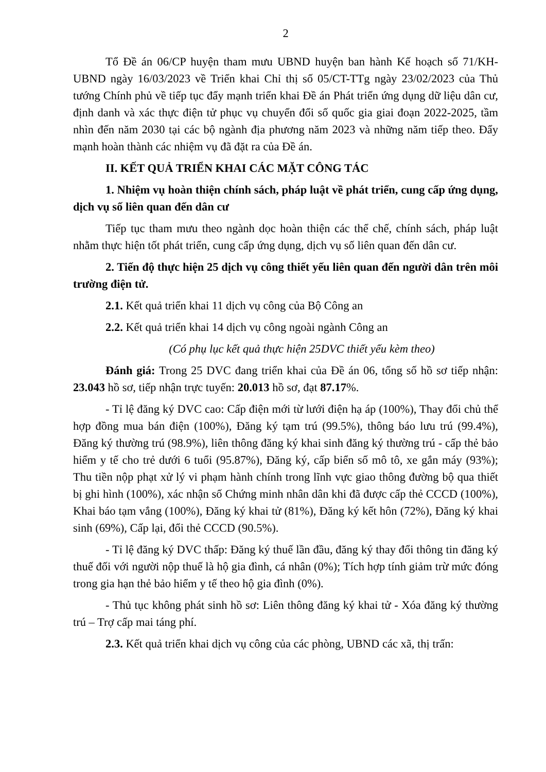2
Tổ Đề án 06/CP huyện tham mưu UBND huyện ban hành Kế hoạch số 71/KH-UBND ngày 16/03/2023 về Triển khai Chỉ thị số 05/CT-TTg ngày 23/02/2023 của Thủ tướng Chính phủ về tiếp tục đẩy mạnh triển khai Đề án Phát triển ứng dụng dữ liệu dân cư, định danh và xác thực điện tử phục vụ chuyển đổi số quốc gia giai đoạn 2022-2025, tầm nhìn đến năm 2030 tại các bộ ngành địa phương năm 2023 và những năm tiếp theo. Đẩy mạnh hoàn thành các nhiệm vụ đã đặt ra của Đề án.
II. KẾT QUẢ TRIỂN KHAI CÁC MẶT CÔNG TÁC
1. Nhiệm vụ hoàn thiện chính sách, pháp luật về phát triển, cung cấp ứng dụng, dịch vụ số liên quan đến dân cư
Tiếp tục tham mưu theo ngành dọc hoàn thiện các thể chế, chính sách, pháp luật nhằm thực hiện tốt phát triển, cung cấp ứng dụng, dịch vụ số liên quan đến dân cư.
2. Tiến độ thực hiện 25 dịch vụ công thiết yếu liên quan đến người dân trên môi trường điện tử.
2.1. Kết quả triển khai 11 dịch vụ công của Bộ Công an
2.2. Kết quả triển khai 14 dịch vụ công ngoài ngành Công an
(Có phụ lục kết quả thực hiện 25DVC thiết yếu kèm theo)
Đánh giá: Trong 25 DVC đang triển khai của Đề án 06, tổng số hồ sơ tiếp nhận: 23.043 hồ sơ, tiếp nhận trực tuyến: 20.013 hồ sơ, đạt 87.17%.
- Tỉ lệ đăng ký DVC cao: Cấp điện mới từ lưới điện hạ áp (100%), Thay đổi chủ thể hợp đồng mua bán điện (100%), Đăng ký tạm trú (99.5%), thông báo lưu trú (99.4%), Đăng ký thường trú (98.9%), liên thông đăng ký khai sinh đăng ký thường trú - cấp thẻ bảo hiểm y tế cho trẻ dưới 6 tuổi (95.87%), Đăng ký, cấp biển số mô tô, xe gắn máy (93%); Thu tiền nộp phạt xử lý vi phạm hành chính trong lĩnh vực giao thông đường bộ qua thiết bị ghi hình (100%), xác nhận số Chứng minh nhân dân khi đã được cấp thẻ CCCD (100%), Khai báo tạm vắng (100%), Đăng ký khai tử (81%), Đăng ký kết hôn (72%), Đăng ký khai sinh (69%), Cấp lại, đổi thẻ CCCD (90.5%).
- Tỉ lệ đăng ký DVC thấp: Đăng ký thuế lần đầu, đăng ký thay đổi thông tin đăng ký thuế đối với người nộp thuế là hộ gia đình, cá nhân (0%); Tích hợp tính giảm trừ mức đóng trong gia hạn thẻ bảo hiểm y tế theo hộ gia đình (0%).
- Thủ tục không phát sinh hồ sơ: Liên thông đăng ký khai tử - Xóa đăng ký thường trú – Trợ cấp mai táng phí.
2.3. Kết quả triển khai dịch vụ công của các phòng, UBND các xã, thị trấn: